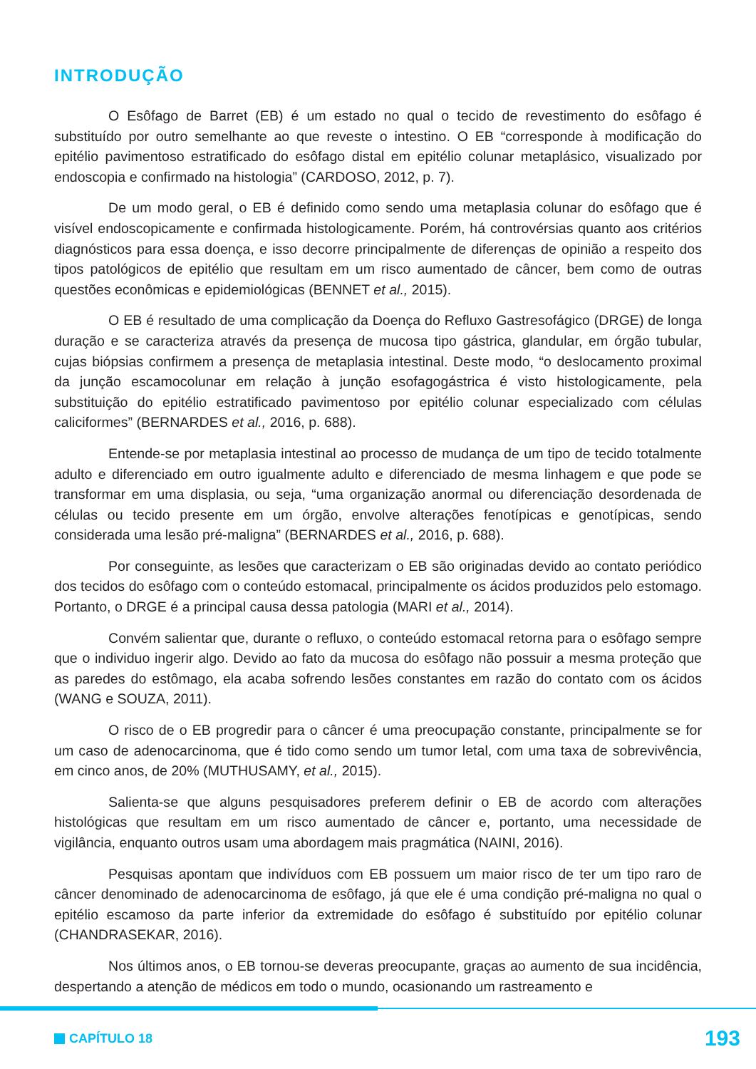INTRODUÇÃO
O Esôfago de Barret (EB) é um estado no qual o tecido de revestimento do esôfago é substituído por outro semelhante ao que reveste o intestino. O EB “corresponde à modificação do epitélio pavimentoso estratificado do esôfago distal em epitélio colunar metaplásico, visualizado por endoscopia e confirmado na histologia” (CARDOSO, 2012, p. 7).
De um modo geral, o EB é definido como sendo uma metaplasia colunar do esôfago que é visível endoscopicamente e confirmada histologicamente. Porém, há controvérsias quanto aos critérios diagnósticos para essa doença, e isso decorre principalmente de diferenças de opinião a respeito dos tipos patológicos de epitélio que resultam em um risco aumentado de câncer, bem como de outras questões econômicas e epidemiológicas (BENNET et al., 2015).
O EB é resultado de uma complicação da Doença do Refluxo Gastresofágico (DRGE) de longa duração e se caracteriza através da presença de mucosa tipo gástrica, glandular, em órgão tubular, cujas biópsias confirmem a presença de metaplasia intestinal. Deste modo, “o deslocamento proximal da junção escamocolunar em relação à junção esofagogástrica é visto histologicamente, pela substituição do epitélio estratificado pavimentoso por epitélio colunar especializado com células caliciformes” (BERNARDES et al., 2016, p. 688).
Entende-se por metaplasia intestinal ao processo de mudança de um tipo de tecido totalmente adulto e diferenciado em outro igualmente adulto e diferenciado de mesma linhagem e que pode se transformar em uma displasia, ou seja, “uma organização anormal ou diferenciação desordenada de células ou tecido presente em um órgão, envolve alterações fenotípicas e genotípicas, sendo considerada uma lesão pré-maligna” (BERNARDES et al., 2016, p. 688).
Por conseguinte, as lesões que caracterizam o EB são originadas devido ao contato periódico dos tecidos do esôfago com o conteúdo estomacal, principalmente os ácidos produzidos pelo estomago. Portanto, o DRGE é a principal causa dessa patologia (MARI et al., 2014).
Convém salientar que, durante o refluxo, o conteúdo estomacal retorna para o esôfago sempre que o individuo ingerir algo. Devido ao fato da mucosa do esôfago não possuir a mesma proteção que as paredes do estômago, ela acaba sofrendo lesões constantes em razão do contato com os ácidos (WANG e SOUZA, 2011).
O risco de o EB progredir para o câncer é uma preocupação constante, principalmente se for um caso de adenocarcinoma, que é tido como sendo um tumor letal, com uma taxa de sobrevivência, em cinco anos, de 20% (MUTHUSAMY, et al., 2015).
Salienta-se que alguns pesquisadores preferem definir o EB de acordo com alterações histológicas que resultam em um risco aumentado de câncer e, portanto, uma necessidade de vigilância, enquanto outros usam uma abordagem mais pragmática (NAINI, 2016).
Pesquisas apontam que indivíduos com EB possuem um maior risco de ter um tipo raro de câncer denominado de adenocarcinoma de esôfago, já que ele é uma condição pré-maligna no qual o epitélio escamoso da parte inferior da extremidade do esôfago é substituído por epitélio colunar (CHANDRASEKAR, 2016).
Nos últimos anos, o EB tornou-se deveras preocupante, graças ao aumento de sua incidência, despertando a atenção de médicos em todo o mundo, ocasionando um rastreamento e
CAPÍTULO 18 193